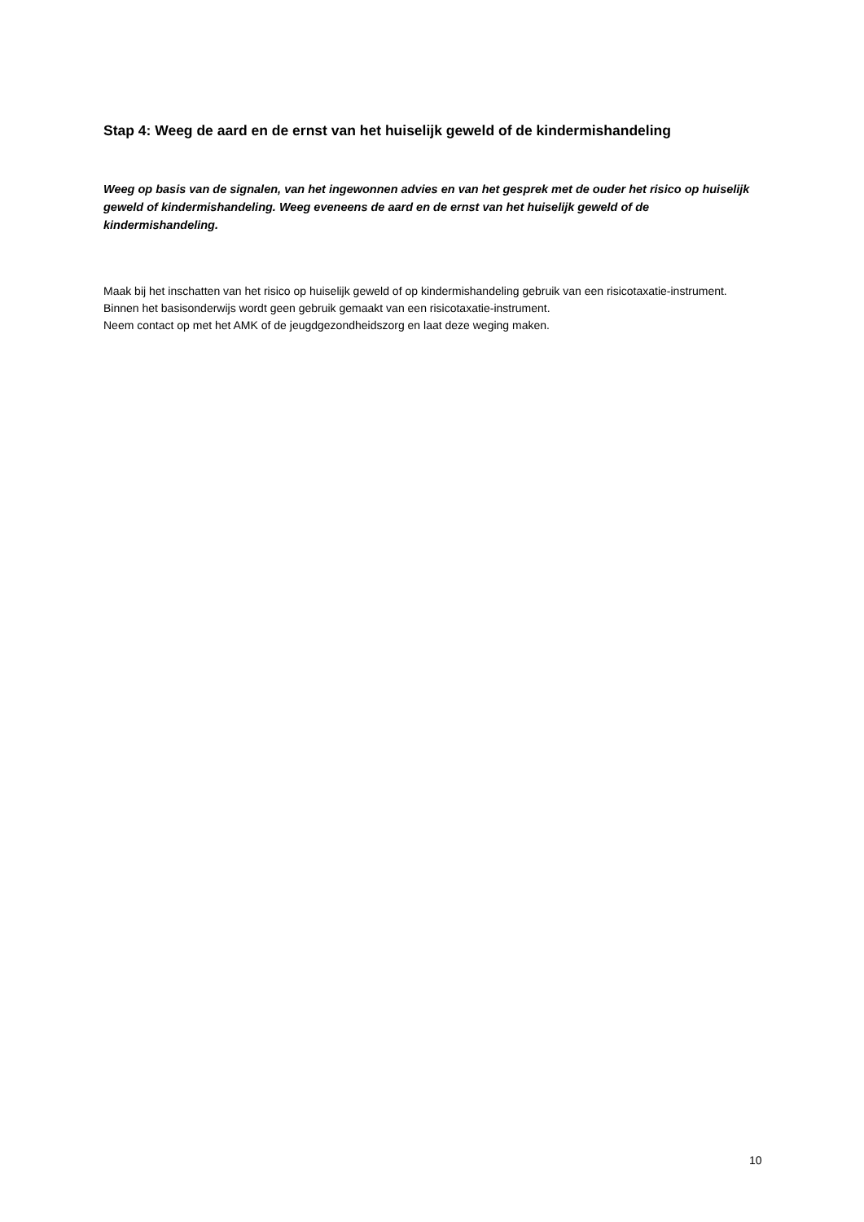Stap 4: Weeg de aard en de ernst van het huiselijk geweld of de kindermishandeling
Weeg op basis van de signalen, van het ingewonnen advies en van het gesprek met de ouder het risico op huiselijk geweld of kindermishandeling. Weeg eveneens de aard en de ernst van het huiselijk geweld of de kindermishandeling.
Maak bij het inschatten van het risico op huiselijk geweld of op kindermishandeling gebruik van een risicotaxatie-instrument. Binnen het basisonderwijs wordt geen gebruik gemaakt van een risicotaxatie-instrument.
Neem contact op met het AMK of de jeugdgezondheidszorg en laat deze weging maken.
10